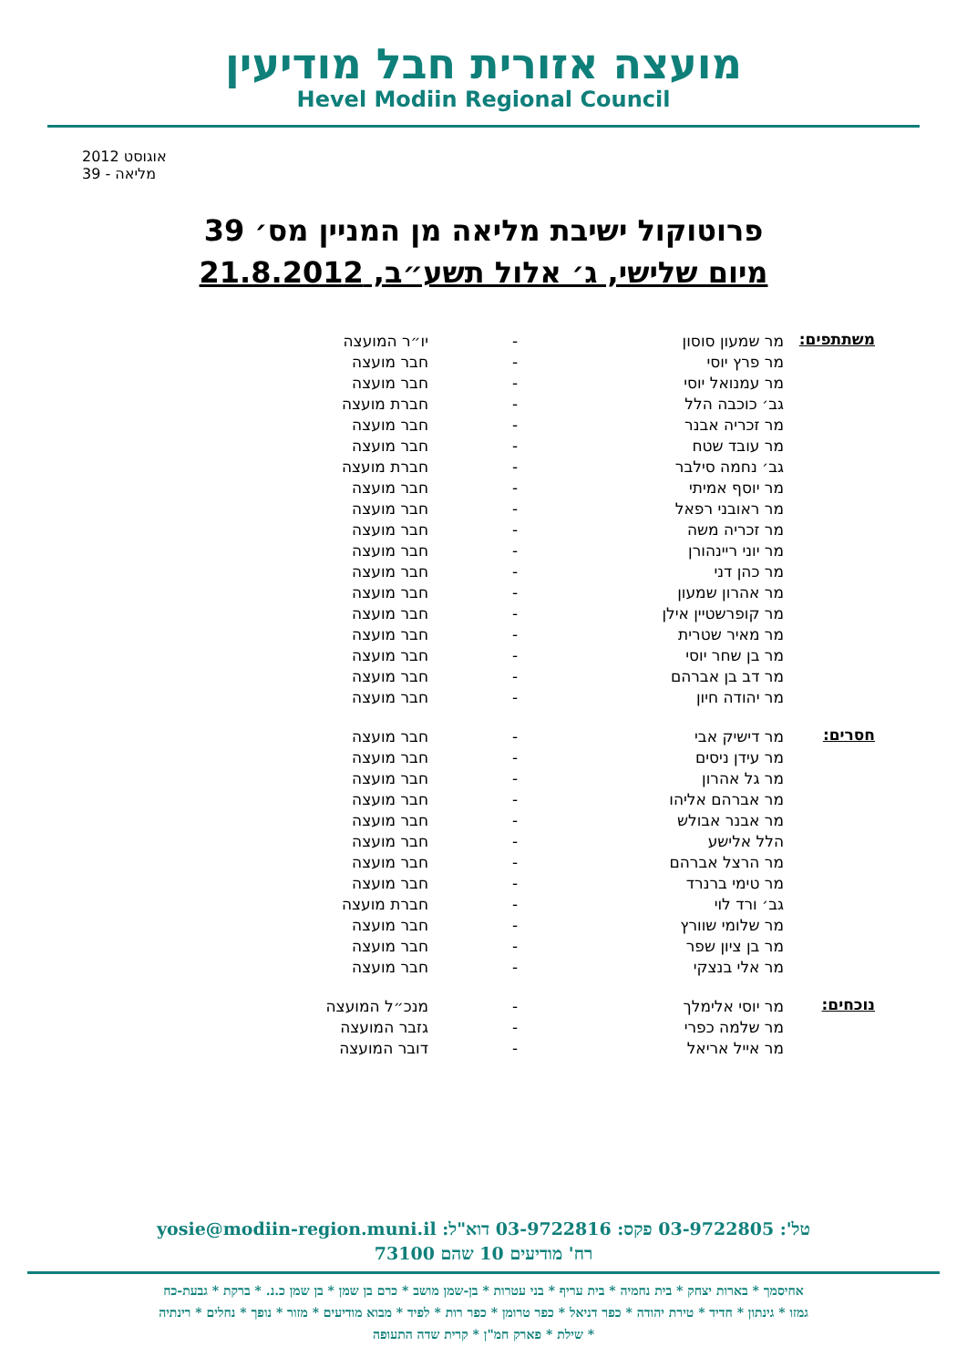מועצה אזורית חבל מודיעין
Hevel Modiin Regional Council
אוגוסט 2012
מליאה - 39
פרוטוקול ישיבת מליאה מן המניין מס׳ 39
מיום שלישי, ג׳ אלול תשע״ב, 21.8.2012
| משתתפים: | מר שמעון סוסון | - | יו״ר המועצה |
| | מר פרץ יוסי | - | חבר מועצה |
| | מר עמנואל יוסי | - | חבר מועצה |
| | גב׳ כוכבה הלל | - | חברת מועצה |
| | מר זכריה אבנר | - | חבר מועצה |
| | מר עובד שטח | - | חבר מועצה |
| | גב׳ נחמה סילבר | - | חברת מועצה |
| | מר יוסף אמיתי | - | חבר מועצה |
| | מר ראובני רפאל | - | חבר מועצה |
| | מר זכריה משה | - | חבר מועצה |
| | מר יוני ריינהורן | - | חבר מועצה |
| | מר כהן דני | - | חבר מועצה |
| | מר אהרון שמעון | - | חבר מועצה |
| | מר קופרשטיין אילן | - | חבר מועצה |
| | מר מאיר שטרית | - | חבר מועצה |
| | מר בן שחר יוסי | - | חבר מועצה |
| | מר דב בן אברהם | - | חבר מועצה |
| | מר יהודה חיון | - | חבר מועצה |
| חסרים: | מר דישיק אבי | - | חבר מועצה |
| | מר עידן ניסים | - | חבר מועצה |
| | מר גל אהרון | - | חבר מועצה |
| | מר אברהם אליהו | - | חבר מועצה |
| | מר אבנר אבולש | - | חבר מועצה |
| | הלל אלישע | - | חבר מועצה |
| | מר הרצל אברהם | - | חבר מועצה |
| | מר טימי ברנרד | - | חבר מועצה |
| | גב׳ ורד לוי | - | חברת מועצה |
| | מר שלומי שוורץ | - | חבר מועצה |
| | מר בן ציון שפר | - | חבר מועצה |
| | מר אלי בנצקי | - | חבר מועצה |
| נוכחים: | מר יוסי אלימלך | - | מנכ״ל המועצה |
| | מר שלמה כפרי | - | גזבר המועצה |
| | מר אייל אריאל | - | דובר המועצה |
טל': 03-9722805 פקס: 03-9722816 דוא"ל: yosie@modiin-region.muni.il
רח' מודיעים 10 שהם 73100
אחיסמך * בארות יצחק * בית נחמיה * בית עריף * בני עטרות * בן-שמן מושב * כרם בן שמן * בן שמן כ.נ. * ברקת * גבעת-כח
גמזו * גינתון * חדיד * טירת יהודה * כפר דניאל * כפר טרומן * כפר רות * לפיד * מבוא מודיעים * מזור * נופך * נחלים * רינתיה
* שילת * פארק חמ"ן * קרית שדה התעופה